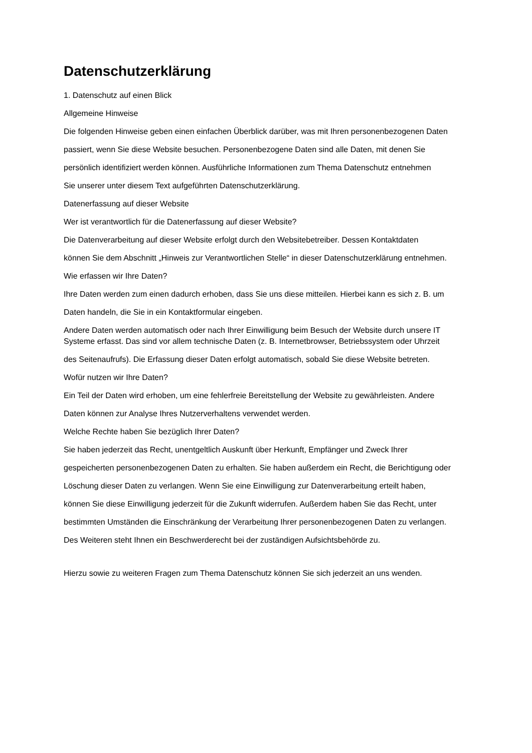Datenschutzerklärung
1. Datenschutz auf einen Blick
Allgemeine Hinweise
Die folgenden Hinweise geben einen einfachen Überblick darüber, was mit Ihren personenbezogenen Daten
passiert, wenn Sie diese Website besuchen. Personenbezogene Daten sind alle Daten, mit denen Sie
persönlich identifiziert werden können. Ausführliche Informationen zum Thema Datenschutz entnehmen
Sie unserer unter diesem Text aufgeführten Datenschutzerklärung.
Datenerfassung auf dieser Website
Wer ist verantwortlich für die Datenerfassung auf dieser Website?
Die Datenverarbeitung auf dieser Website erfolgt durch den Websitebetreiber. Dessen Kontaktdaten
können Sie dem Abschnitt „Hinweis zur Verantwortlichen Stelle“ in dieser Datenschutzerklärung entnehmen.
Wie erfassen wir Ihre Daten?
Ihre Daten werden zum einen dadurch erhoben, dass Sie uns diese mitteilen. Hierbei kann es sich z. B. um
Daten handeln, die Sie in ein Kontaktformular eingeben.
Andere Daten werden automatisch oder nach Ihrer Einwilligung beim Besuch der Website durch unsere IT Systeme erfasst. Das sind vor allem technische Daten (z. B. Internetbrowser, Betriebssystem oder Uhrzeit
des Seitenaufrufs). Die Erfassung dieser Daten erfolgt automatisch, sobald Sie diese Website betreten.
Wofür nutzen wir Ihre Daten?
Ein Teil der Daten wird erhoben, um eine fehlerfreie Bereitstellung der Website zu gewährleisten. Andere
Daten können zur Analyse Ihres Nutzerverhaltens verwendet werden.
Welche Rechte haben Sie bezüglich Ihrer Daten?
Sie haben jederzeit das Recht, unentgeltlich Auskunft über Herkunft, Empfänger und Zweck Ihrer
gespeicherten personenbezogenen Daten zu erhalten. Sie haben außerdem ein Recht, die Berichtigung oder
Löschung dieser Daten zu verlangen. Wenn Sie eine Einwilligung zur Datenverarbeitung erteilt haben,
können Sie diese Einwilligung jederzeit für die Zukunft widerrufen. Außerdem haben Sie das Recht, unter
bestimmten Umständen die Einschränkung der Verarbeitung Ihrer personenbezogenen Daten zu verlangen.
Des Weiteren steht Ihnen ein Beschwerderecht bei der zuständigen Aufsichtsbehörde zu.
Hierzu sowie zu weiteren Fragen zum Thema Datenschutz können Sie sich jederzeit an uns wenden.